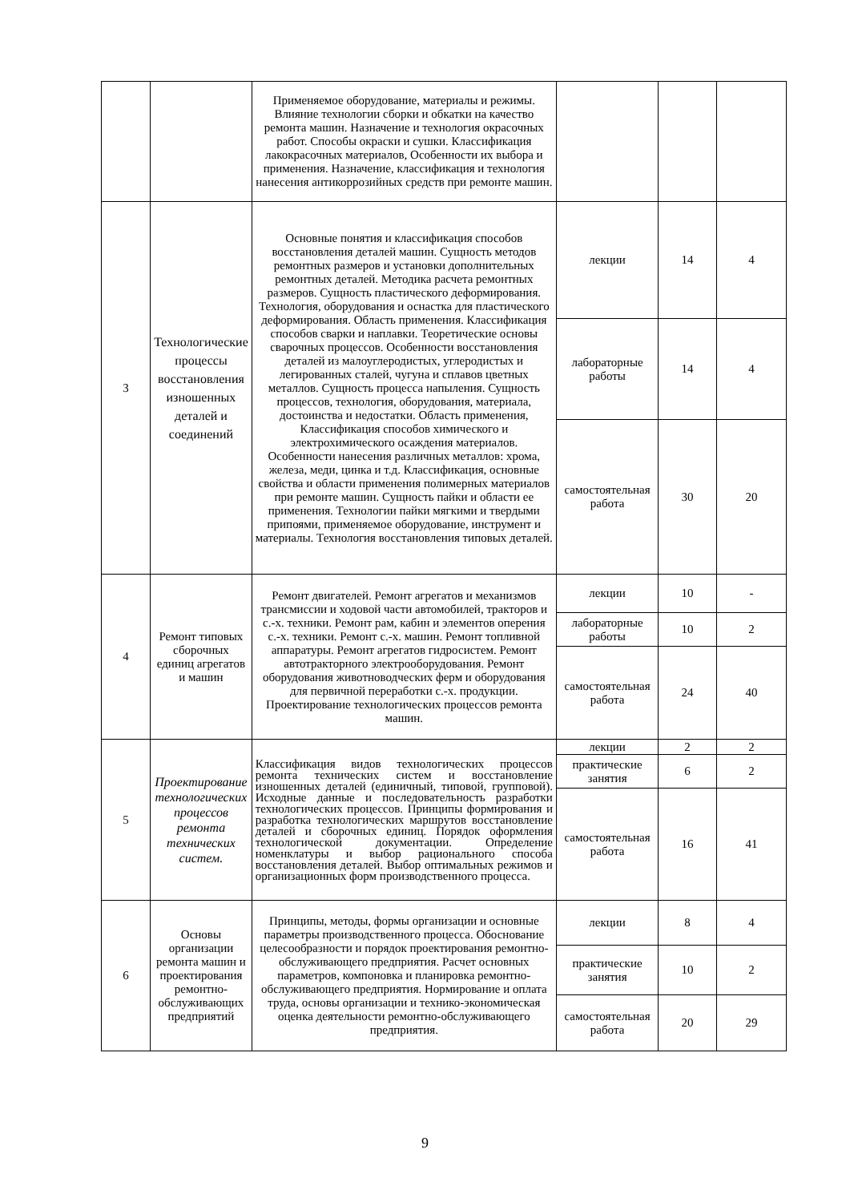| | | Применяемое оборудование, материалы и режимы. Влияние технологии сборки и обкатки на качество ремонта машин. Назначение и технология окрасочных работ. Способы окраски и сушки. Классификация лакокрасочных материалов, Особенности их выбора и применения. Назначение, классификация и технология нанесения антикоррозийных средств при ремонте машин. | | | |
| 3 | Технологические процессы восстановления изношенных деталей и соединений | Основные понятия и классификация способов восстановления деталей машин. Сущность методов ремонтных размеров и установки дополнительных ремонтных деталей. Методика расчета ремонтных размеров. Сущность пластического деформирования. Технология, оборудования и оснастка для пластического деформирования. Область применения. Классификация способов сварки и наплавки. Теоретические основы сварочных процессов. Особенности восстановления деталей из малоуглеродистых, углеродистых и легированных сталей, чугуна и сплавов цветных металлов. Сущность процесса напыления. Сущность процессов, технология, оборудования, материала, достоинства и недостатки. Область применения, Классификация способов химического и электрохимического осаждения материалов. Особенности нанесения различных металлов: хрома, железа, меди, цинка и т.д. Классификация, основные свойства и области применения полимерных материалов при ремонте машин. Сущность пайки и области ее применения. Технологии пайки мягкими и твердыми припоями, применяемое оборудование, инструмент и материалы. Технология восстановления типовых деталей. | лекции | 14 | 4 |
| | | | лабораторные работы | 14 | 4 |
| | | | самостоятельная работа | 30 | 20 |
| 4 | Ремонт типовых сборочных единиц агрегатов и машин | Ремонт двигателей. Ремонт агрегатов и механизмов трансмиссии и ходовой части автомобилей, тракторов и с.-х. техники. Ремонт рам, кабин и элементов оперения с.-х. техники. Ремонт с.-х. машин. Ремонт топливной аппаратуры. Ремонт агрегатов гидросистем. Ремонт автотракторного электрооборудования. Ремонт оборудования животноводческих ферм и оборудования для первичной переработки с.-х. продукции. Проектирование технологических процессов ремонта машин. | лекции | 10 | - |
| | | | лабораторные работы | 10 | 2 |
| | | | самостоятельная работа | 24 | 40 |
| 5 | Проектирование технологических процессов ремонта технических систем. | Классификация видов технологических процессов ремонта технических систем и восстановление изношенных деталей (единичный, типовой, групповой). Исходные данные и последовательность разработки технологических процессов. Принципы формирования и разработка технологических маршрутов восстановление деталей и сборочных единиц. Порядок оформления технологической документации. Определение номенклатуры и выбор рационального способа восстановления деталей. Выбор оптимальных режимов и организационных форм производственного процесса. | лекции | 2 | 2 |
| | | | практические занятия | 6 | 2 |
| | | | самостоятельная работа | 16 | 41 |
| 6 | Основы организации ремонта машин и проектирования ремонтно-обслуживающих предприятий | Принципы, методы, формы организации и основные параметры производственного процесса. Обоснование целесообразности и порядок проектирования ремонтно-обслуживающего предприятия. Расчет основных параметров, компоновка и планировка ремонтно-обслуживающего предприятия. Нормирование и оплата труда, основы организации и технико-экономическая оценка деятельности ремонтно-обслуживающего предприятия. | лекции | 8 | 4 |
| | | | практические занятия | 10 | 2 |
| | | | самостоятельная работа | 20 | 29 |
9